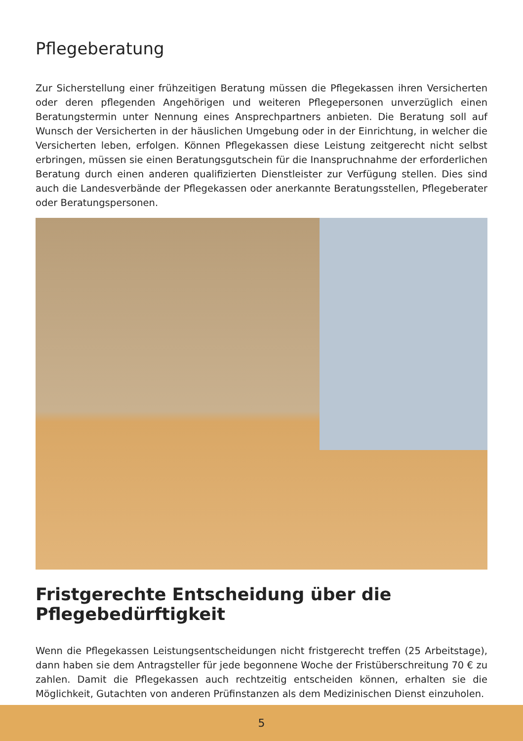Pflegeberatung
Zur Sicherstellung einer frühzeitigen Beratung müssen die Pflegekassen ihren Versicherten oder deren pflegenden Angehörigen und weiteren Pflegepersonen unverzüglich einen Beratungstermin unter Nennung eines Ansprechpartners anbieten. Die Beratung soll auf Wunsch der Versicherten in der häuslichen Umgebung oder in der Einrichtung, in welcher die Versicherten leben, erfolgen. Können Pflegekassen diese Leistung zeitgerecht nicht selbst erbringen, müssen sie einen Beratungsgutschein für die Inanspruchnahme der erforderlichen Beratung durch einen anderen qualifizierten Dienstleister zur Verfügung stellen. Dies sind auch die Landesverbände der Pflegekassen oder anerkannte Beratungsstellen, Pflegeberater oder Beratungspersonen.
Fristgerechte Entscheidung über die Pflegebedürftigkeit
Wenn die Pflegekassen Leistungsentscheidungen nicht fristgerecht treffen (25 Arbeitstage), dann haben sie dem Antragsteller für jede begonnene Woche der Fristüberschreitung 70 € zu zahlen. Damit die Pflegekassen auch rechtzeitig entscheiden können, erhalten sie die Möglichkeit, Gutachten von anderen Prüfinstanzen als dem Medizinischen Dienst einzuholen.
5